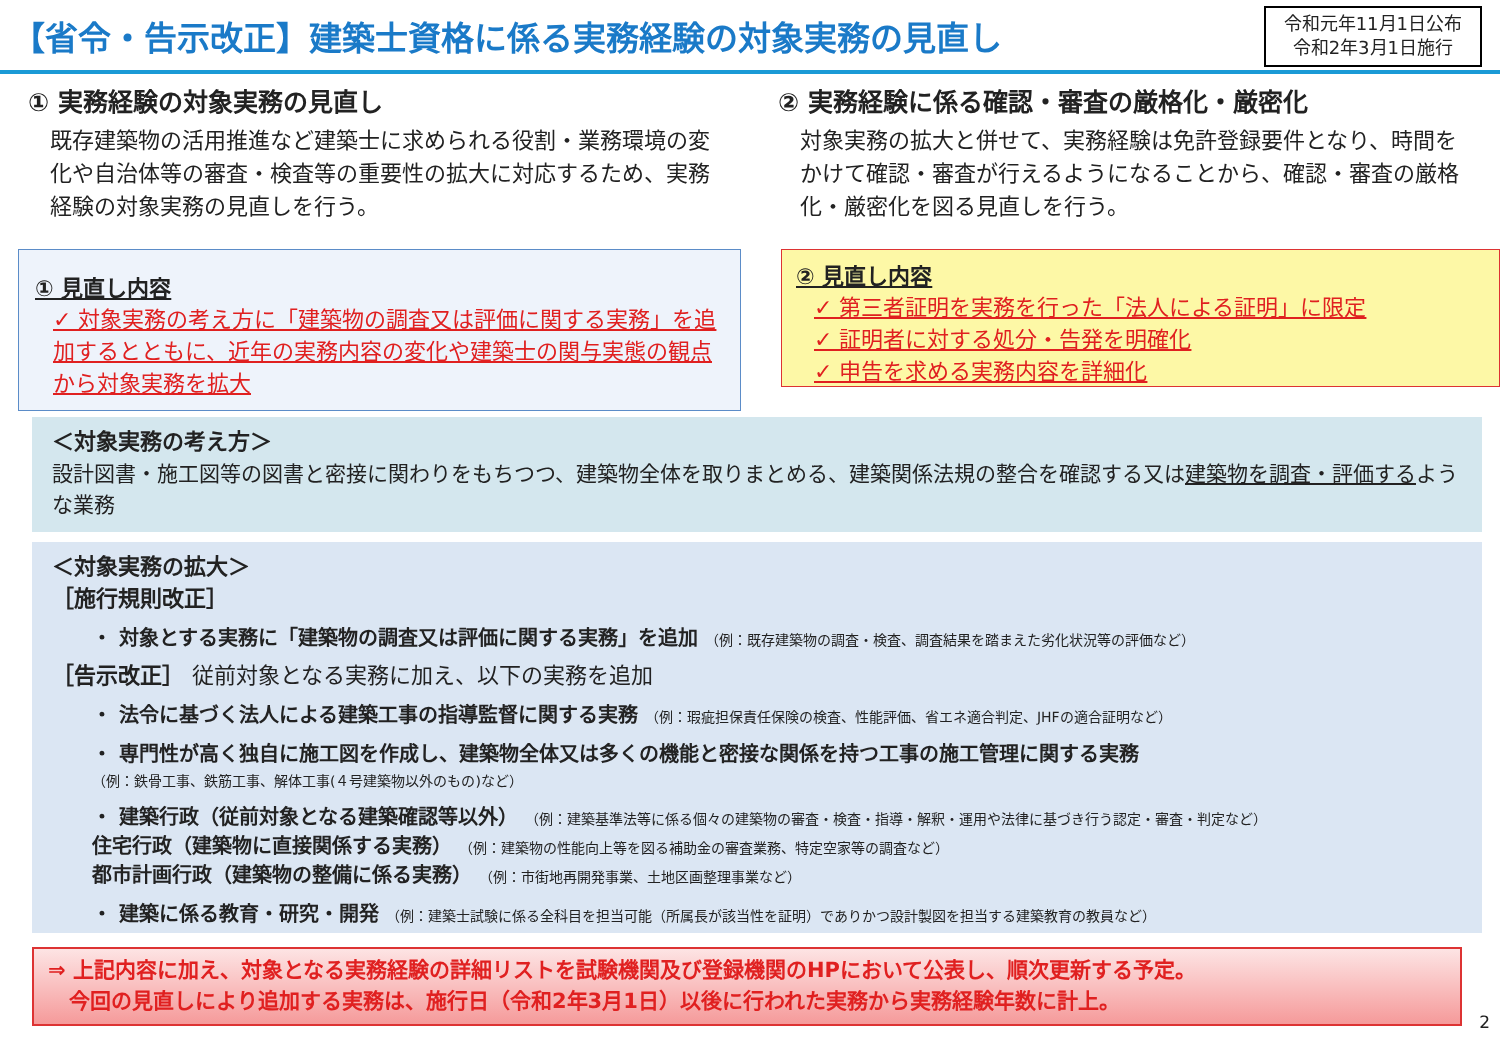【省令・告示改正】建築士資格に係る実務経験の対象実務の見直し
令和元年11月1日公布
令和2年3月1日施行
① 実務経験の対象実務の見直し
既存建築物の活用推進など建築士に求められる役割・業務環境の変化や自治体等の審査・検査等の重要性の拡大に対応するため、実務経験の対象実務の見直しを行う。
② 実務経験に係る確認・審査の厳格化・厳密化
対象実務の拡大と併せて、実務経験は免許登録要件となり、時間をかけて確認・審査が行えるようになることから、確認・審査の厳格化・厳密化を図る見直しを行う。
① 見直し内容
✓ 対象実務の考え方に「建築物の調査又は評価に関する実務」を追加するとともに、近年の実務内容の変化や建築士の関与実態の観点から対象実務を拡大
② 見直し内容
✓ 第三者証明を実務を行った「法人による証明」に限定
✓ 証明者に対する処分・告発を明確化
✓ 申告を求める実務内容を詳細化
＜対象実務の考え方＞
設計図書・施工図等の図書と密接に関わりをもちつつ、建築物全体を取りまとめる、建築関係法規の整合を確認する又は建築物を調査・評価するような業務
＜対象実務の拡大＞
［施行規則改正］
・ 対象とする実務に「建築物の調査又は評価に関する実務」を追加 （例：既存建築物の調査・検査、調査結果を踏まえた劣化状況等の評価など）
［告示改正］ 従前対象となる実務に加え、以下の実務を追加
・ 法令に基づく法人による建築工事の指導監督に関する実務 （例：瑕疵担保責任保険の検査、性能評価、省エネ適合判定、JHFの適合証明など）
・ 専門性が高く独自に施工図を作成し、建築物全体又は多くの機能と密接な関係を持つ工事の施工管理に関する実務
（例：鉄骨工事、鉄筋工事、解体工事(４号建築物以外のもの)など）
・ 建築行政（従前対象となる建築確認等以外） （例：建築基準法等に係る個々の建築物の審査・検査・指導・解釈・運用や法律に基づき行う認定・審査・判定など）
住宅行政（建築物に直接関係する実務） （例：建築物の性能向上等を図る補助金の審査業務、特定空家等の調査など）
都市計画行政（建築物の整備に係る実務） （例：市街地再開発事業、土地区画整理事業など）
・ 建築に係る教育・研究・開発 （例：建築士試験に係る全科目を担当可能（所属長が該当性を証明）でありかつ設計製図を担当する建築教育の教員など）
⇒ 上記内容に加え、対象となる実務経験の詳細リストを試験機関及び登録機関のHPにおいて公表し、順次更新する予定。
　今回の見直しにより追加する実務は、施行日（令和2年3月1日）以後に行われた実務から実務経験年数に計上。
2